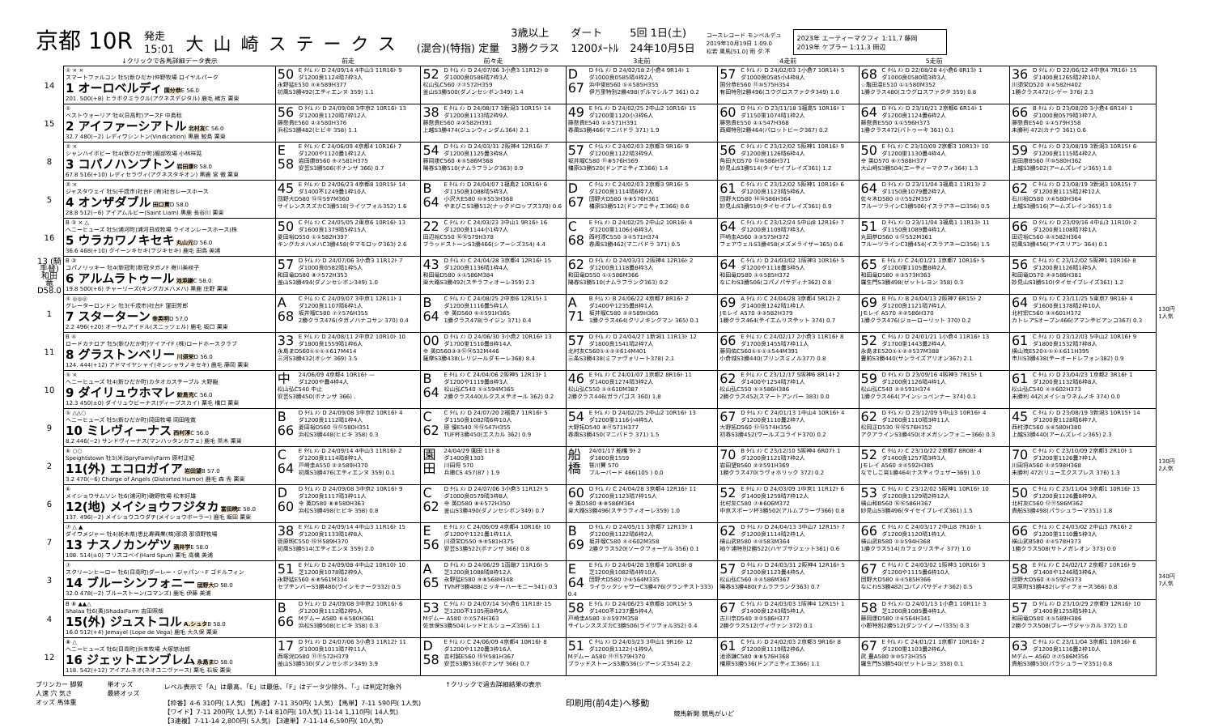京都 10R
発走
15:01
大山崎ステークス
(混合)(特指) 定量
3歳以上
3勝クラス
ダート
1200ﾒｰﾄﾙ
5回 1日(土)
24年10月5日
コースレコード モンベルデュ
2019年10月19日 1:09.0
松若 風馬[51.0] 雨 ダ:不
2023年 エーティーマクフィ 1:11.7 藤岡
2019年 ケプラー 1:11.3 田辺
| | ↓クリックで各馬詳細データ表示 | 前走 | 前々走 | 3走前 | 4走前 | 5走前 | | |
| --- | --- | --- | --- | --- | --- | --- | --- | --- |
| 14 | ① × × スマートファルコン 牡5(新ひだか)仲野牧場 ロイヤルパーク 1 オーロベルディ 国分恭 E 56.0 201. 500(+8) ヒラボクミラクル(アグネスデジタル) 鹿毛 緒方 栗東 | 50 E ﾀｲﾑ ﾒﾝ D 24/09/14 4中山3 11R16ﾄ 9 ダ1200良1124晴7枠3人 永野猛E530 ④⑥589H377 初風S3勝492(エティエンヌ 359) 1.1 | 52 D ﾀｲﾑ ﾒﾝ D 24/07/06 3小倉3 11R12ﾄ 8 ダ1000良0586晴7枠3人 松山弘C560 ⑦⑦572H359 釜山S3勝500(ダノンセシボン349) 1.4 | D 67 D ﾀｲﾑ ﾒﾝ D 24/02/18 2小倉4 9R14ﾄ 1 ダ1000良0585晴4枠2人 浜中俊B560 ⑤④585H355 伊万里特別2勝498(デルマシルフ 361) 0.2 | 57 C ﾀｲﾑ ﾒﾝ D 24/02/03 1小倉7 10R14ﾄ 5 ダ1000良0585小4枠8人 国分恭E560 ⑪⑩575H354 有田特別2勝496(ユウグロスファクタ349) 1.0 | 68 C ﾀｲﾑ ﾒﾝ D 22/08/28 4小倉6 8R13ﾄ 1 ダ1000良0580晴3枠3人 ☆亀田温E510 ①①580M352 1勝クラス480(ユウグロスファクタ 359) 0.8 | 36 D ﾀｲﾑ ﾒﾝ D 22/06/12 4中京4 7R16ﾄ 15 ダ1400良1265晴2枠10人 川須栄D520 ④④582H402 1勝クラス472(シゲー 376) 2.3 | |
| 15 | ① ベストウォーリア 牡4(日高町)アースF 中島稔 2 アイファーシアトル 北村友 C 56.0 32.7 480(−2) レディワシントン(Vindication) 黒鹿 鮫島 栗東 | 56 D ﾀｲﾑ ﾒﾝ D 24/09/08 3中京2 10R16ﾄ 13 ダ1200良1120晴7枠12人 藤懸貴E560 ②③580H376 浜松S3勝482(ヒビキ 358) 1.1 | 38 E ﾀｲﾑ ﾒﾝ D 24/08/17 3新潟3 10R15ﾄ 14 ダ1200良1133晴2枠9人 藤懸貴E560 ②②582H391 上越S3勝474(ジュンウィンダム364) 2.1 | 49 E ﾀｲﾑ ﾒﾝ D 24/02/25 2中山2 10R16ﾄ 15 ダ1200重1120小3枠6人 藤懸貴E540 ①②571H391 春風S3勝466(マニバドラ 371) 1.9 | 60 D ﾀｲﾑ ﾒﾝ D 23/11/18 3福島5 10R16ﾄ 1 ダ1150重1074晴1枠2人 藤懸貴E550 ①①547H368 西郷特別2勝464(パロットビーク367) 0.2 | 64 D ﾀｲﾑ ﾒﾝ D 23/10/21 2京都6 6R14ﾄ 1 ダ1200良1124曇6枠2人 藤懸貴E550 ①①596H373 1勝クラス472(バトゥーキ 361) 0.1 | 66 B ﾀｲﾑ ﾒﾝ D 23/08/20 3小倉4 6R14ﾄ 1 ダ1000良0579晴3枠7人 藤懸貴E540 ①①579H358 未勝利 472(カナウ 361) 0.6 | |
| 8 | ② × シャンハイボビー 牡4(新ひだか町)服部牧場 小林祥晃 3 コパノハンプトン 岩田康 B 58.0 67.8 516(+10) レディセラヴィ(アグネスタキオン) 黒鹿 宮 徹 栗東 | E 58 E ﾀｲﾑ ﾒﾝ C 24/06/09 4京都4 10R16ﾄ 7 ダ1200や1120曇1枠12人 岩田康B560 ⑨⑦581H375 安芸S3勝506(ボナンザ 366) 0.7 | 54 D ﾀｲﾑ ﾒﾝ D 24/03/31 2阪神4 12R16ﾄ 7 ダ1200良1125曇3枠8人 藤岡康C560 ⑥④586M368 陽春S3勝510(ナムラフランク363) 0.9 | 57 C ﾀｲﾑ ﾒﾝ C 24/02/03 2京都3 9R16ﾄ 9 ダ1200良1122晴3枠9人 坂井瑠C580 ⑪⑧576H369 橿原S3勝520(ドンアミティエ366) 1.4 | 56 C ﾀｲﾑ ﾒﾝ C 23/12/02 5阪神1 10R16ﾄ 9 ダ1200良1126晴6枠4人 角田大D570 ⑫⑩586H371 妙見山S3勝514(タイセイブレイズ361) 1.2 | 50 E ﾀｲﾑ ﾒﾝ C 23/10/09 2京都3 10R13ﾄ 10 ダ1200重1130曇4枠4人 幸 英D570 ⑥⑦588H377 大山崎S3勝504(エーティーマクフィ364) 1.3 | 59 C ﾀｲﾑ ﾒﾝ D 23/08/19 3新潟3 10R15ﾄ 6 ダ1200良1115晴4枠2人 岩田康B560 ⑪⑩580H362 上越S3勝502(アームズレイン365) 1.0 | |
| 5 | ② × ジャスタウェイ 牡5(千歳市)社台F (有)社台レースホース 4 オンザダブル 田口貫 D 58.0 28.8 512(−6) アイアムルビー(Saint Liam) 黒鹿 長谷川 栗東 | 45 E ﾀｲﾑ ﾒﾝ D 24/06/23 4京都8 10R15ﾄ 14 ダ1400不1249曇1枠10人 団野大D580 ⑬⑬597M360 サイレンススズカC3勝518(ライツフォル352) 1.6 | B 64 E ﾀｲﾑ ﾒﾝ D 24/04/07 1福島2 10R16ﾄ 6 ダ1150良1088晴5枠3人 小沢大E580 ⑩⑨553H368 やまびこS3勝512(ナックドロップス370) 0.6 | D 67 C ﾀｲﾑ ﾒﾝ C 24/02/03 2京都3 9R16ﾄ 5 ダ1200良1114晴6枠7人 団野大D580 ⑨⑧576H361 橿原S3勝512(ドンアミティエ366) 0.6 | 61 C ﾀｲﾑ ﾒﾝ C 23/12/02 5阪神1 10R16ﾄ 6 ダ1200良1123晴5枠6人 団野大D580 ⑭⑭586H364 妙見山S3勝510(タイセイブレイズ361) 0.9 | 64 D ﾀｲﾑ ﾒﾝ D 23/11/04 3福島1 11R13ﾄ 2 ダ1150良1079曇2枠7人 佐々木D580 ⑦⑦552M357 フルーツラインC3勝506(イスラアネーロ356) 0.5 | 62 C ﾀｲﾑ ﾒﾝ D 23/08/19 3新潟3 10R15ﾄ 7 ダ1200良1115晴2枠12人 石川裕D580 ⑦⑥580H364 上越S3勝516(アームズレイン365) 1.0 | |
| 16 | B ③ × △ ヘニーヒューズ 牡5(浦河町)浦河日成牧場 ライオンレースホース(株 5 ウラカワノキセキ 丸山元 D 56.0 36.6 468(+10) クイーンキセキ(フジキセキ) 鹿毛 田島 美浦 | 50 C ﾀｲﾑ ﾒﾝ C 24/05/05 2東京6 10R16ﾄ 13 ダ1600良1379晴5枠15人 菱田裕D550 ①①582H397 キングカメハメハC3勝458(タマモロック363) 2.6 | 22 C ﾀｲﾑ ﾒﾝ C 24/03/23 3中山1 9R16ﾄ 16 ダ1200良1144小1枠7人 田辺裕C550 ⑯⑯579H378 ブラッドストーンS3勝466(シアーシズ354) 4.4 | C 68 E ﾀｲﾑ ﾒﾝ D 24/02/25 2中山2 10R16ﾄ 4 ダ1200重1106小6枠3人 西村淳C550 ③④571H374 春風S3勝462(マニバドラ 371) 0.5 | 64 C ﾀｲﾑ ﾒﾝ C 23/12/24 5中山8 12R16ﾄ 7 ダ1200良1109晴7枠3人 戸崎圭A560 ③③575H372 フェアウェルS3勝458(メズメライザー365) 0.6 | 51 D ﾀｲﾑ ﾒﾝ D 23/11/04 3福島1 11R13ﾄ 11 ダ1150良1089曇4枠1人 丸田恭D560 ①⑫552M361 フルーツラインC3勝454(イスラアネーロ356) 1.5 | 66 D ﾀｲﾑ ﾒﾝ D 23/09/16 4中山3 11R10ﾄ 2 ダ1200良1108晴7枠1人 田辺裕C560 ②④582H364 初風S3勝456(アイスリアン 364) 0.1 | |
| 13 (騎手替) 和田竜 D58.0 | B ③ コパノリッキー 牡4(新冠町)新冠タガノF 嵜川美枝子 6 アルムラトゥール 池添謙 C 58.0 19.8 500(+6) チャーリーズ(キングカメハメハ) 黒鹿 庄野 栗東 | 57 D ﾀｲﾑ ﾒﾝ D 24/07/06 3小倉3 11R12ﾄ 7 ダ1000良0582晴1枠5人 和田竜D580 ⑧⑦572H353 釜山S3勝494(ダノンセシボン349) 1.0 | 43 D ﾀｲﾑ ﾒﾝ C 24/04/28 3京都4 12R16ﾄ 15 ダ1200良1136晴1枠4人 和田竜D580 ①①586M384 東大路S3勝492(ステラフィオーレ359) 2.3 | 62 D ﾀｲﾑ ﾒﾝ D 24/03/31 2阪神4 12R16ﾄ 2 ダ1200良1118曇8枠3人 和田竜D550 ①①586M366 陽春S3勝510(ナムラフランク363) 0.2 | 64 C ﾀｲﾑ ﾒﾝ D 24/03/02 1阪神3 10R16ﾄ 5 ダ1200や1118曇3枠5人 和田竜D580 ①①585H372 なにわS3勝506(コパノパサディナ362) 0.8 | 65 E ﾀｲﾑ ﾒﾝ C 24/01/21 1京都7 10R16ﾄ 5 ダ1200重1105曇8枠2人 和田竜D580 ④③573H363 羅生門S3勝498(ゼットレヨン 358) 0.3 | 56 C ﾀｲﾑ ﾒﾝ C 23/12/02 5阪神1 10R16ﾄ 8 ダ1200良1126晴1枠5人 和田竜D570 ②②586H381 妙見山S3勝510(タイセイブレイズ361) 1.2 | |
| 1 | ④ ◎◎◎ グレーターロンドン 牡3(千歳市)社台F 窪田芳郎 7 スターターン 幸英明 D 57.0 2.2 496(+20) オーサムアイドル(スニッツェル) 鹿毛 坂口 栗東 | A 68 C ﾀｲﾑ ﾒﾝ C 24/09/07 3中京1 12R11ﾄ 1 ダ1200良1107晴6枠1人 坂井瑠C580 ⑦⑦576H355 2勝クラス476(タガノハナコサン 370) 0.4 | B 64 C ﾀｲﾑ ﾒﾝ C 24/08/25 2中京6 12R15ﾄ 1 ダ1200良1116曇5枠1人 幸 英D560 ⑥④591H365 1勝クラス478(ライジン 371) 0.4 | A 71 B ﾀｲﾑ ﾒﾝ B 24/06/22 4京都7 8R16ﾄ 2 ダ1400や1235曇8枠1人 坂井瑠C580 ②②589H365 1勝クラス464(クリノキングマン 365) 0.1 | 69 A ﾀｲﾑ ﾒﾝ C 24/04/28 3京都4 5R12ﾄ 2 ダ1400良1242晴1枠1人 Jモレイ A570 ③③582H379 1勝クラス464(テイエムリステット 374) 0.7 | 69 B ﾀｲﾑ ﾒﾝ B 24/04/13 2阪神7 6R15ﾄ 2 ダ1200良1121晴7枠1人 Jモレイ A570 ②②586H370 1勝クラス476(ジョーローリット 370) 0.2 | 64 D ﾀｲﾑ ﾒﾝ C 23/11/25 5東京7 9R16ﾄ 4 ダ1600良1378晴2枠10人 北村宏C560 ③④601H372 カトレアSオープン466(アマンテビアンコ367) 0.3 | 130円 1人気 |
| 11 | B ④ ロードカナロア 牡5(新ひだか町)ケイアイF (株)ロードホースクラブ 8 グラストンベリー 川須栄 D 56.0 124. 444(+12) アドマイヤシャイ(キンシャサノキセキ) 鹿毛 藤岡 栗東 | 33 E ﾀｲﾑ ﾒﾝ D 24/08/11 2中京2 10R10ﾄ 10 ダ1800良1559晴1枠6人 永島まD560①①①①617M414 三河S3勝432(オシゲ 369) 3.5 | 00 D ﾀｲﾑ ﾒﾝ D 24/06/30 3小倉2 10R16ﾄ 13 ダ1700重1510曇8枠14人 幸 英D560③③⑫⑭532M446 薩摩S3勝438(レリジールダモーレ368) 8.4 | 57 D ﾀｲﾑ ﾒﾝ D 24/04/27 1新潟1 11R13ﾄ 12 ダ1800良1541晴2枠7人 北村友C560①①②②614M401 三条S3勝438(ミファヴォリート378) 2.1 | 66 E ﾀｲﾑ ﾒﾝ C 24/02/17 2小倉3 11R16ﾄ 8 ダ1700良1455晴7枠11人 藤岡佑C560①①①①544M391 小倉城S3勝440(プリンスミノル377) 0.8 | 52 C ﾀｲﾑ ﾒﾝ D 24/01/21 1小倉4 11R16ﾄ 13 ダ1700重1443曇2枠4人 永島まE520①①②②537M388 豊前S3勝440(サンライズアリオン367) 2.1 | 61 C ﾀｲﾑ ﾒﾝ D 23/12/03 5中山2 10R16ﾄ 9 ダ1800良1532晴7枠8人 横山琉E520①①①①611H395 市川S3勝438(テーオードレフォン382) 0.9 | |
| 10 | ⑤ × ヘニーヒューズ 牡4(新ひだか町)カタオカステーブル 大野龍 9 ダイリュウホマレ 鮫島克 C 56.0 12.3 450(±0) ダイリュウビーナス(ディープスカイ) 栗毛 橋口 栗東 | 中 24/06/09 4京都4 10R16ﾄ — ダ1200や曇4枠4人 松山弘C540 中止 安芸S3勝450(ボナンザ 366) . | B 64 E ﾀｲﾑ ﾒﾝ C 24/04/06 2阪神5 12R13ﾄ 1 ダ1200や1119曇8枠3人 松山弘C540 ①①594M365 2勝クラス440(ルクスメテオール 362) 0.2 | 46 E ﾀｲﾑ ﾒﾝ C 24/01/07 1京都2 8R16ﾄ 11 ダ1400良1274晴3枠2人 松山弘C550 ①②610M387 2勝クラス446(ガラパゴス 360) 1.8 | 62 E ﾀｲﾑ ﾒﾝ C 23/12/17 5阪神6 8R14ﾄ 2 ダ1400や1254晴7枠1人 松山弘C550 ⑤④586H386 2勝クラス452(スマートアンバー 383) 0.0 | 59 D ﾀｲﾑ ﾒﾝ D 23/09/16 4阪神3 7R15ﾄ 1 ダ1200良1126晴4枠1人 松山弘C540 ②②591H374 1勝クラス464(アインシュペンナー 374) 0.1 | 61 C ﾀｲﾑ ﾒﾝ D 23/04/23 1京都2 3R16ﾄ 1 ダ1200良1132晴6枠8人 松山弘C540 ④④602H373 未勝利 442(メイショウネムノキ 374) 0.0 | |
| 9 | ⑤ △△○ ヘニーヒューズ 牡5(新ひだか町)岡田牧場 岡田隆寛 10 ミレヴィーナス 西村淳 C 56.0 8.2 446(−2) サンドヴィーナス(マンハッタンカフェ) 鹿毛 茶木 栗東 | B 66 D ﾀｲﾑ ﾒﾝ D 24/09/08 3中京2 10R16ﾄ 4 ダ1200良1112晴1枠4人 菱田裕D560 ⑬⑫580H351 浜松S3勝448(ヒビキ 358) 0.3 | C 62 C ﾀｲﾑ ﾒﾝ D 24/07/20 2福島7 11R16ﾄ 5 ダ1150良1082晴6枠10人 原 優E540 ⑮⑬547H355 TUF杯3勝450(エスカル 362) 0.9 | 54 E ﾀｲﾑ ﾒﾝ D 24/02/25 2中山2 10R16ﾄ 13 ダ1200重1116小4枠5人 大野拓D540 ⑧⑪571H377 春風S3勝450(マニバドラ 371) 1.5 | 67 D ﾀｲﾑ ﾒﾝ C 24/01/13 1中山4 10R16ﾄ 4 ダ1200良1110曇2枠7人 大野拓D560 ⑫⑬574H356 初春S3勝452(ワールズコライド370) 0.2 | 62 D ﾀｲﾑ ﾒﾝ D 23/12/09 5中山3 10R16ﾄ 4 ダ1200良1110晴3枠11人 松岡正D530 ⑯⑯576H352 アクアラインS3勝450(オメガシンフォニー366) 0.3 | 45 C ﾀｲﾑ ﾒﾝ D 23/08/19 3新潟3 10R15ﾄ 14 ダ1200良1128晴6枠7人 西村淳C560 ⑤⑥580H380 上越S3勝440(アームズレイン365) 2.3 | |
| 2 | ⑥ ○○ Speightstown 牡3(米)SpryFamilyFarm 原村正紀 11(外) エコロガイア 岩田望 B 57.0 3.2 470(−6) Charge of Angels (Distorted Humor) 鹿毛 森 秀 栗東 | C 64 E ﾀｲﾑ ﾒﾝ D 24/09/14 4中山3 11R16ﾄ 2 ダ1200良1114晴8枠1人 戸崎圭A550 ②②589H370 初風S3勝476(エティエンヌ 359) 0.1 | 園田 24/04/29 園田 11ﾄ 8 ダ1400良1303 川田将 570 兵庫CS 457(87 ) 1.9 | 船橋 24/01/17 船橋 9ﾄ 2 ダ1800良1559 笹川翼 570 ブルーバード 466(105 ) 0.0 | 70 B ﾀｲﾑ ﾒﾝ C 23/12/10 5阪神4 6R07ﾄ 1 ダ1200良1121晴7枠2人 岩田望B560 ②②591H369 1勝クラス470(ラヴォホリック 372) 0.2 | 52 C ﾀｲﾑ ﾒﾝ C 23/10/22 2京都7 8R08ﾄ 4 ダ1400良1257晴3枠3人 Jモレイ A560 ②④592H385 なでしこ賞1勝464(ナスティウェザー369) 1.0 | 70 C ﾀｲﾑ ﾒﾝ C 23/10/09 2京都3 2R10ﾄ 1 ダ1200重1126曇7枠1人 川田将A560 ④②598H368 未勝利 472(リューエクスプレス 376) 1.3 | 130円 2人気 |
| 6 | ⑥ メイショウサムソン 牡6(浦河町)磯野牧場 松本好雄 12(地) メイショウフジタカ 富田暁 E 58.0 137. 496(−2) メイショウユウダチ(メイショウボーラー) 鹿毛 飯田 栗東 | D 60 D ﾀｲﾑ ﾒﾝ D 24/09/08 3中京2 10R16ﾄ 9 ダ1200良1117晴3枠11人 幸 英D580 ⑧⑧580H363 浜松S3勝498(ヒビキ 358) 0.8 | C 62 D ﾀｲﾑ ﾒﾝ D 24/07/06 3小倉3 11R12ﾄ 5 ダ1000良0579晴3枠8人 幸 英D580 ⑧⑥572H350 釜山S3勝490(ダノンセシボン349) 0.7 | 60 D ﾀｲﾑ ﾒﾝ C 24/04/28 3京都4 12R16ﾄ 11 ダ1200良1123晴7枠15人 幸 英D580 ⑧⑧586M364 東大路S3勝496(ステラフィオーレ359) 1.0 | 52 E ﾀｲﾑ ﾒﾝ D 24/03/09 1中京1 11R12ﾄ 6 ダ1400良1259晴7枠12人 北村友C580 ⑦⑧606M372 中京スポーツ杯3勝502(アルムブラーヴ366) 0.8 | 53 C ﾀｲﾑ ﾒﾝ C 23/12/02 5阪神1 10R16ﾄ 10 ダ1200良1129晴2枠12人 横山和B560 ⑯⑯586H367 妙見山S3勝496(タイセイブレイズ361) 1.5 | 50 C ﾀｲﾑ ﾒﾝ C 23/11/04 3京都1 10R16ﾄ 13 ダ1200良1126曇8枠9人 北村友C560 ⑫⑪586M362 貴船S3勝498(パラシュラーマ351) 1.8 | |
| 7 | ⑦ △ ▲ ダイワメジャー 牡4(栃木県)恵比寿興業(株)那須 那須野牧場 13 ナスノカンゲツ 酒井学 E 58.0 108. 514(±0) フリスコベイ(Hard Spun) 栗毛 高橋 美浦 | 38 E ﾀｲﾑ ﾒﾝ D 24/09/14 4中山3 11R16ﾄ 15 ダ1200良1133晴1枠8人 菅原明C550 ⑮⑭589H370 初風S3勝514(エティエンヌ 359) 2.0 | E 56 E ﾀｲﾑ ﾒﾝ C 24/06/09 4京都4 10R16ﾄ 10 ダ1200や1121曇1枠11人 川須栄D550 ⑨⑨581H375 安芸S3勝522(ボナンザ 366) 0.8 | B 69 D ﾀｲﾑ ﾒﾝ D 24/05/11 3京都7 12R13ﾄ 1 ダ1200良1122晴6枠2人 坂井瑠C580 ④④602M358 2勝クラス520(ソークフォーゲル 356) 0.1 | 62 D ﾀｲﾑ ﾒﾝ D 24/04/13 3中山7 12R15ﾄ 7 ダ1200良1114晴2枠1人 横山武B580 ④④583M364 袖ケ浦特別2勝522(ハヤブサジェット361) 0.6 | 66 C ﾀｲﾑ ﾒﾝ C 24/03/17 2中山8 7R16ﾄ 1 ダ1200良1120晴1枠1人 横山武B580 ①①594H368 1勝クラス514(カフェクリスティ 377) 1.0 | 66 C ﾀｲﾑ ﾒﾝ C 24/03/02 2中山3 7R16ﾄ 2 ダ1200重1110曇5枠3人 横山武B580 ④④578H373 1勝クラス508(サトノガレオン 373) 0.0 | |
| 3 | ⑦ スクリーンヒーロー 牡6(日高町)ダーレー・ジャパン・F ゴドルフィン 14 ブルーシンフォニー 団野大 D 58.0 32.0 478(−2) ブルーストーン(コマンズ) 鹿毛 伊藤 美浦 | 51 E ﾀｲﾑ ﾒﾝ D 24/09/08 4中山2 10R10ﾄ 10 芝1200良1078晴2枠9人 永野猛E560 ⑥⑧561M334 セプテンバーS3勝480(ウインモナーク332) 0.5 | A 65 D ﾀｲﾑ ﾒﾝ D 24/06/29 1函館7 11R16ﾄ 5 芝1200良1088晴8枠12人 永野猛E580 ⑨⑧568H348 TVh杯3勝488(ミッキーハーモニー341) 0.3 | E 64 E ﾀｲﾑ ﾒﾝ D 24/04/28 3京都4 10R18ﾄ 8 芝1200良1082晴4枠10人 団野大D580 ⑦⑥564M335 ライラックシャワーC3勝476(グランテスト333) 0.4 | 57 D ﾀｲﾑ ﾒﾝ D 24/03/31 2阪神4 12R16ﾄ 5 ダ1200良1123曇4枠5人 松山弘C560 ④④586M367 陽春S3勝480(ナムラフランク363) 0.7 | 67 C ﾀｲﾑ ﾒﾝ C 24/03/02 1阪神3 10R16ﾄ 3 ダ1200や1115曇6枠10人 団野大D580 ⑤④585H366 なにわS3勝482(コパノパサディナ362) 0.5 | 58 E ﾀｲﾑ ﾒﾝ C 24/02/17 2京都7 10R16ﾄ 9 ダ1400や1246晴3枠6人 団野大D560 ④⑤592H373 河原町S3勝482(レディフォース366) 0.8 | 340円 7人気 |
| 4 | B ⑧ ▲▲△ Shalaa 牡6(英)ShadaiFarm 吉田照哉 15(外) ジュストコル A.シュタ B 58.0 16.0 512(+4) Jemayel (Lope de Vega) 鹿毛 大久保 栗東 | B 66 D ﾀｲﾑ ﾒﾝ D 24/09/08 3中京2 10R16ﾄ 6 ダ1200良1112晴2枠5人 Mデムー A580 ⑥⑥580H361 浜松S3勝508(ヒビキ 358) 0.3 | 53 C ﾀｲﾑ ﾒﾝ D 24/07/14 3小倉6 11R18ﾄ 15 芝1200不1105雨8枠5人 Mデムー A580 ⑦⑦574H363 佐世保S3勝504(レッドヒルシューズ356) 1.1 | 58 E ﾀｲﾑ ﾒﾝ D 24/06/23 4京都8 10R15ﾄ 5 ダ1400不1237曇5枠4人 戸崎圭A580 ①①597M358 サイレンススズカC3勝506(ライツフォル352) 0.4 | 67 C ﾀｲﾑ ﾒﾝ D 24/03/03 1阪神4 12R15ﾄ 1 ダ1400良1243晴5枠1人 古川奈D540 ②②586H377 2勝クラス512(ヴィヴァン 372) 0.1 | 58 D ﾀｲﾑ ﾒﾝ D 24/01/13 1小倉1 10R11ﾄ 3 芝1200良1085曇4枠1人 藤岡康D580 ⑦⑥564H341 小郡特別2勝512(ダンツイノーバ335) 0.3 | 57 D ﾀｲﾑ ﾒﾝ D 23/10/29 2京都9 12R16ﾄ 10 ダ1400良1255晴5枠1人 和田竜D580 ④⑤589H386 2勝クラス508(ブレーヴジャッカル 372) 1.0 | |
| 12 | ⑧ △ ヘニーヒューズ 牡6(日高町)浜本牧場 大塚悠治郎 16 ジェットエンブレム 永島ま D 58.0 118. 542(+12) アイアムネオ(ネオユニヴァース) 栗毛 石坂 栗東 | 17 D ﾀｲﾑ ﾒﾝ D 24/07/06 3小倉3 11R12ﾄ 11 ダ1000良1011晴7枠11人 西塚洸D580 ⑪⑪572H379 釜山S3勝530(ダノンセシボン349) 3.9 | D 58 E ﾀｲﾑ ﾒﾝ C 24/06/09 4京都4 10R16ﾄ 8 ダ1200や1120曇3枠16人 吉村誠E560 ⑮⑭581H367 安芸S3勝536(ボナンザ 366) 0.7 | 51 C ﾀｲﾑ ﾒﾝ D 24/03/23 3中山1 9R16ﾄ 12 ダ1200良1122小1枠9人 Mデムー A580 ⑪⑪579H370 ブラッドストーンS3勝536(シアーシズ354) 2.2 | 61 C ﾀｲﾑ ﾒﾝ D 24/02/03 2京都3 9R16ﾄ 8 ダ1200良1119晴2枠6人 池添謙C580 ⑧⑧576H368 橿原S3勝536(ドンアミティエ366) 1.1 | 67 E ﾀｲﾑ ﾒﾝ C 24/01/21 1京都7 10R16ﾄ 2 ダ1200重1103曇2枠6人 武 豊A580 ⑩⑩573H355 羅生門S3勝540(ゼットレヨン 358) 0.1 | 63 C ﾀｲﾑ ﾒﾝ C 23/11/04 3京都1 10R16ﾄ 6 ダ1200良1116曇2枠10人 Mデムー A560 ⑦⑦586M356 貴船S3勝530(パラシュラーマ351) 0.8 | |
ブリンカー 脚質
人速 穴 気さ
オッズ 馬体重
単オッズ
最終オッズ
レベル表示で「A」は最高、「E」は最低、「F」はデータ少除外、「-」は判定対象外
【枠番】4-6 310円( 1人気) 【馬連】7-11 350円( 1人気) 【馬単】7-11 590円( 1人気)
【ワイド】7-11 200円( 1人気) 7-14 810円( 10人気) 11-14 1,110円( 14人気)
【3連複】7-11-14 2,800円( 5人気) 【3連単】7-11-14 6,590円( 10人気)
↑クリックで過去詳細結果の表示
印刷用(前4走)へ移動
競馬新聞 競馬がいど